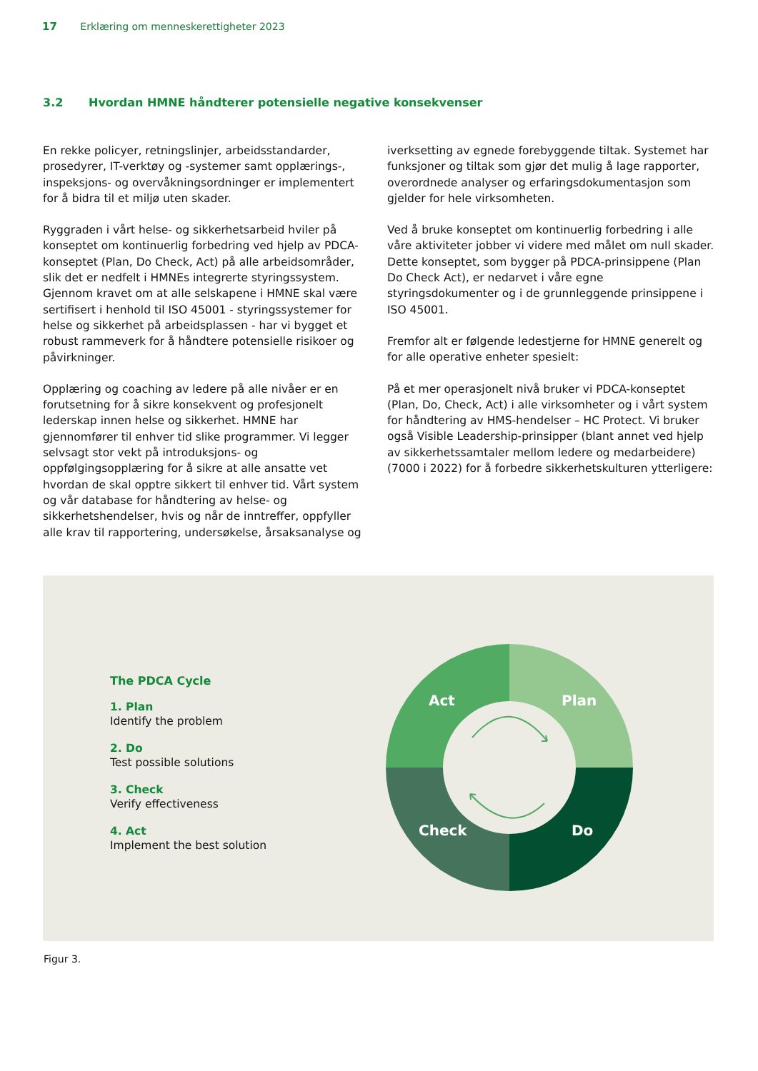17 Erklæring om menneskerettigheter 2023
3.2 Hvordan HMNE håndterer potensielle negative konsekvenser
En rekke policyer, retningslinjer, arbeidsstandarder, prosedyrer, IT-verktøy og -systemer samt opplærings-, inspeksjons- og overvåkningsordninger er implementert for å bidra til et miljø uten skader.
Ryggraden i vårt helse- og sikkerhetsarbeid hviler på konseptet om kontinuerlig forbedring ved hjelp av PDCA-konseptet (Plan, Do Check, Act) på alle arbeidsområder, slik det er nedfelt i HMNEs integrerte styringssystem. Gjennom kravet om at alle selskapene i HMNE skal være sertifisert i henhold til ISO 45001 - styringssystemer for helse og sikkerhet på arbeidsplassen - har vi bygget et robust rammeverk for å håndtere potensielle risikoer og påvirkninger.
Opplæring og coaching av ledere på alle nivåer er en forutsetning for å sikre konsekvent og profesjonelt lederskap innen helse og sikkerhet. HMNE har gjennomfører til enhver tid slike programmer. Vi legger selvsagt stor vekt på introduksjons- og oppfølgingsopplæring for å sikre at alle ansatte vet hvordan de skal opptre sikkert til enhver tid. Vårt system og vår database for håndtering av helse- og sikkerhetshendelser, hvis og når de inntreffer, oppfyller alle krav til rapportering, undersøkelse, årsaksanalyse og
iverksetting av egnede forebyggende tiltak. Systemet har funksjoner og tiltak som gjør det mulig å lage rapporter, overordnede analyser og erfaringsdokumentasjon som gjelder for hele virksomheten.
Ved å bruke konseptet om kontinuerlig forbedring i alle våre aktiviteter jobber vi videre med målet om null skader. Dette konseptet, som bygger på PDCA-prinsippene (Plan Do Check Act), er nedarvet i våre egne styringsdokumenter og i de grunnleggende prinsippene i ISO 45001.
Fremfor alt er følgende ledestjerne for HMNE generelt og for alle operative enheter spesielt:
På et mer operasjonelt nivå bruker vi PDCA-konseptet (Plan, Do, Check, Act) i alle virksomheter og i vårt system for håndtering av HMS-hendelser – HC Protect. Vi bruker også Visible Leadership-prinsipper (blant annet ved hjelp av sikkerhetssamtaler mellom ledere og medarbeidere) (7000 i 2022) for å forbedre sikkerhetskulturen ytterligere:
The PDCA Cycle
1. Plan
Identify the problem
2. Do
Test possible solutions
3. Check
Verify effectiveness
4. Act
Implement the best solution
Act
Plan
Check
Do
Figur 3.